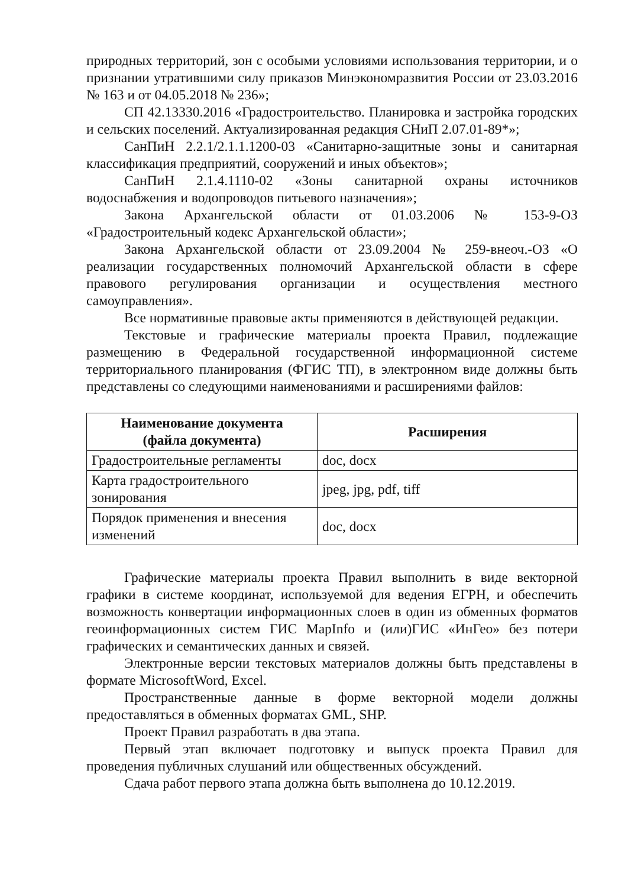природных территорий, зон с особыми условиями использования территории, и о признании утратившими силу приказов Минэкономразвития России от 23.03.2016 № 163 и от 04.05.2018 № 236»;
СП 42.13330.2016 «Градостроительство. Планировка и застройка городских и сельских поселений. Актуализированная редакция СНиП 2.07.01-89*»;
СанПиН 2.2.1/2.1.1.1200-03 «Санитарно-защитные зоны и санитарная классификация предприятий, сооружений и иных объектов»;
СанПиН 2.1.4.1110-02 «Зоны санитарной охраны источников водоснабжения и водопроводов питьевого назначения»;
Закона Архангельской области от 01.03.2006 № 153-9-ОЗ «Градостроительный кодекс Архангельской области»;
Закона Архангельской области от 23.09.2004 № 259-внеоч.-ОЗ «О реализации государственных полномочий Архангельской области в сфере правового регулирования организации и осуществления местного самоуправления».
Все нормативные правовые акты применяются в действующей редакции.
Текстовые и графические материалы проекта Правил, подлежащие размещению в Федеральной государственной информационной системе территориального планирования (ФГИС ТП), в электронном виде должны быть представлены со следующими наименованиями и расширениями файлов:
| Наименование документа (файла документа) | Расширения |
| --- | --- |
| Градостроительные регламенты | doc, docx |
| Карта градостроительного зонирования | jpeg, jpg, pdf, tiff |
| Порядок применения и внесения изменений | doc, docx |
Графические материалы проекта Правил выполнить в виде векторной графики в системе координат, используемой для ведения ЕГРН, и обеспечить возможность конвертации информационных слоев в один из обменных форматов геоинформационных систем ГИС MapInfo и (или)ГИС «ИнГео» без потери графических и семантических данных и связей.
Электронные версии текстовых материалов должны быть представлены в формате MicrosoftWord, Excel.
Пространственные данные в форме векторной модели должны предоставляться в обменных форматах GML, SHP.
Проект Правил разработать в два этапа.
Первый этап включает подготовку и выпуск проекта Правил для проведения публичных слушаний или общественных обсуждений.
Сдача работ первого этапа должна быть выполнена до 10.12.2019.